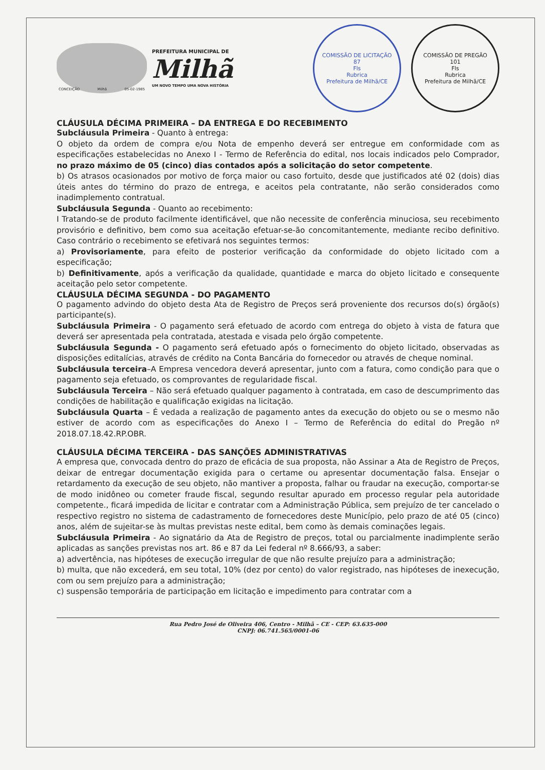CONCEIÇÃO Milhã 05-02-1985
PREFEITURA MUNICIPAL DE
Milhã
UM NOVO TEMPO UMA NOVA HISTÓRIA
COMISSÃO DE LICITAÇÃO
87
Fls
Rubrica
Prefeitura de Milhã/CE
COMISSÃO DE PREGÃO
101
Fls
Rubrica
Prefeitura de Milhã/CE
CLÁUSULA DÉCIMA PRIMEIRA – DA ENTREGA E DO RECEBIMENTO
Subcláusula Primeira - Quanto à entrega:
O objeto da ordem de compra e/ou Nota de empenho deverá ser entregue em conformidade com as especificações estabelecidas no Anexo I - Termo de Referência do edital, nos locais indicados pelo Comprador, no prazo máximo de 05 (cinco) dias contados após a solicitação do setor competente.
b) Os atrasos ocasionados por motivo de força maior ou caso fortuito, desde que justificados até 02 (dois) dias úteis antes do término do prazo de entrega, e aceitos pela contratante, não serão considerados como inadimplemento contratual.
Subcláusula Segunda - Quanto ao recebimento:
I Tratando-se de produto facilmente identificável, que não necessite de conferência minuciosa, seu recebimento provisório e definitivo, bem como sua aceitação efetuar-se-ão concomitantemente, mediante recibo definitivo. Caso contrário o recebimento se efetivará nos seguintes termos:
a) Provisoriamente, para efeito de posterior verificação da conformidade do objeto licitado com a especificação;
b) Definitivamente, após a verificação da qualidade, quantidade e marca do objeto licitado e consequente aceitação pelo setor competente.
CLÁUSULA DÉCIMA SEGUNDA - DO PAGAMENTO
O pagamento advindo do objeto desta Ata de Registro de Preços será proveniente dos recursos do(s) órgão(s) participante(s).
Subcláusula Primeira - O pagamento será efetuado de acordo com entrega do objeto à vista de fatura que deverá ser apresentada pela contratada, atestada e visada pelo órgão competente.
Subcláusula Segunda - O pagamento será efetuado após o fornecimento do objeto licitado, observadas as disposições editalícias, através de crédito na Conta Bancária do fornecedor ou através de cheque nominal.
Subcláusula terceira–A Empresa vencedora deverá apresentar, junto com a fatura, como condição para que o pagamento seja efetuado, os comprovantes de regularidade fiscal.
Subcláusula Terceira – Não será efetuado qualquer pagamento à contratada, em caso de descumprimento das condições de habilitação e qualificação exigidas na licitação.
Subcláusula Quarta – É vedada a realização de pagamento antes da execução do objeto ou se o mesmo não estiver de acordo com as especificações do Anexo I – Termo de Referência do edital do Pregão nº 2018.07.18.42.RP.OBR.
CLÁUSULA DÉCIMA TERCEIRA - DAS SANÇÕES ADMINISTRATIVAS
A empresa que, convocada dentro do prazo de eficácia de sua proposta, não Assinar a Ata de Registro de Preços, deixar de entregar documentação exigida para o certame ou apresentar documentação falsa. Ensejar o retardamento da execução de seu objeto, não mantiver a proposta, falhar ou fraudar na execução, comportar-se de modo inidôneo ou cometer fraude fiscal, segundo resultar apurado em processo regular pela autoridade competente., ficará impedida de licitar e contratar com a Administração Pública, sem prejuízo de ter cancelado o respectivo registro no sistema de cadastramento de fornecedores deste Município, pelo prazo de até 05 (cinco) anos, além de sujeitar-se às multas previstas neste edital, bem como às demais cominações legais.
Subcláusula Primeira - Ao signatário da Ata de Registro de preços, total ou parcialmente inadimplente serão aplicadas as sanções previstas nos art. 86 e 87 da Lei federal nº 8.666/93, a saber:
a) advertência, nas hipóteses de execução irregular de que não resulte prejuízo para a administração;
b) multa, que não excederá, em seu total, 10% (dez por cento) do valor registrado, nas hipóteses de inexecução, com ou sem prejuízo para a administração;
c) suspensão temporária de participação em licitação e impedimento para contratar com a
Rua Pedro José de Oliveira 406, Centro - Milhã – CE - CEP: 63.635-000
CNPJ: 06.741.565/0001-06